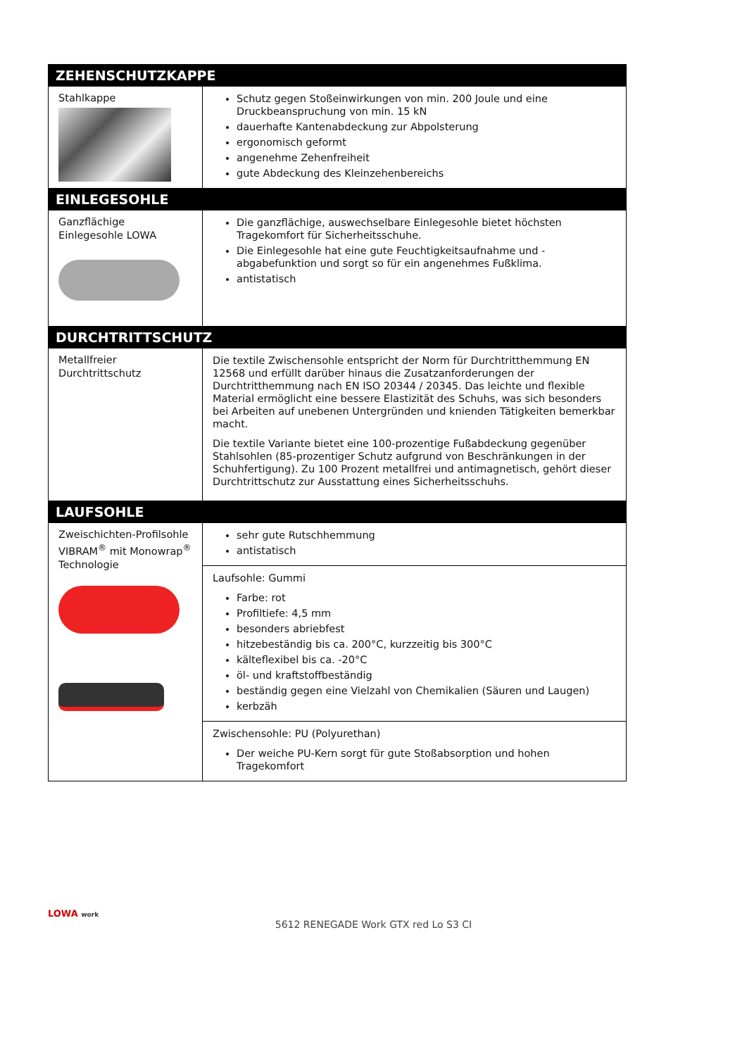| ZEHENSCHUTZKAPPE | |
| --- | --- |
| Stahlkappe | Schutz gegen Stoßeinwirkungen von min. 200 Joule und eine Druckbeanspruchung von min. 15 kN dauerhafte Kantenabdeckung zur Abpolsterung ergonomisch geformt angenehme Zehenfreiheit gute Abdeckung des Kleinzehenbereichs |
| EINLEGESOHLE | |
| Ganzflächige Einlegesohle LOWA | Die ganzflächige, auswechselbare Einlegesohle bietet höchsten Tragekomfort für Sicherheitsschuhe. Die Einlegesohle hat eine gute Feuchtigkeitsaufnahme und -abgabefunktion und sorgt so für ein angenehmes Fußklima. antistatisch |
| DURCHTRITTSCHUTZ | |
| Metallfreier Durchtrittschutz | Die textile Zwischensohle entspricht der Norm für Durchtritthemmung EN 12568 und erfüllt darüber hinaus die Zusatzanforderungen der Durchtritthemmung nach EN ISO 20344 / 20345. Das leichte und flexible Material ermöglicht eine bessere Elastizität des Schuhs, was sich besonders bei Arbeiten auf unebenen Untergründen und knienden Tätigkeiten bemerkbar macht. Die textile Variante bietet eine 100-prozentige Fußabdeckung gegenüber Stahlsohlen (85-prozentiger Schutz aufgrund von Beschränkungen in der Schuhfertigung). Zu 100 Prozent metallfrei und antimagnetisch, gehört dieser Durchtrittschutz zur Ausstattung eines Sicherheitsschuhs. |
| LAUFSOHLE | |
| Zweischichten-Profilsohle VIBRAM<sup>®</sup> mit Monowrap<sup>®</sup> Technologie | sehr gute Rutschhemmung antistatisch |
| | Laufsohle: Gummi Farbe: rot Profiltiefe: 4,5 mm besonders abriebfest hitzebeständig bis ca. 200°C, kurzzeitig bis 300°C kälteflexibel bis ca. -20°C öl- und kraftstoffbeständig beständig gegen eine Vielzahl von Chemikalien (Säuren und Laugen) kerbzäh |
| | Zwischensohle: PU (Polyurethan) Der weiche PU-Kern sorgt für gute Stoßabsorption und hohen Tragekomfort |
LOWA work
5612 RENEGADE Work GTX red Lo S3 CI